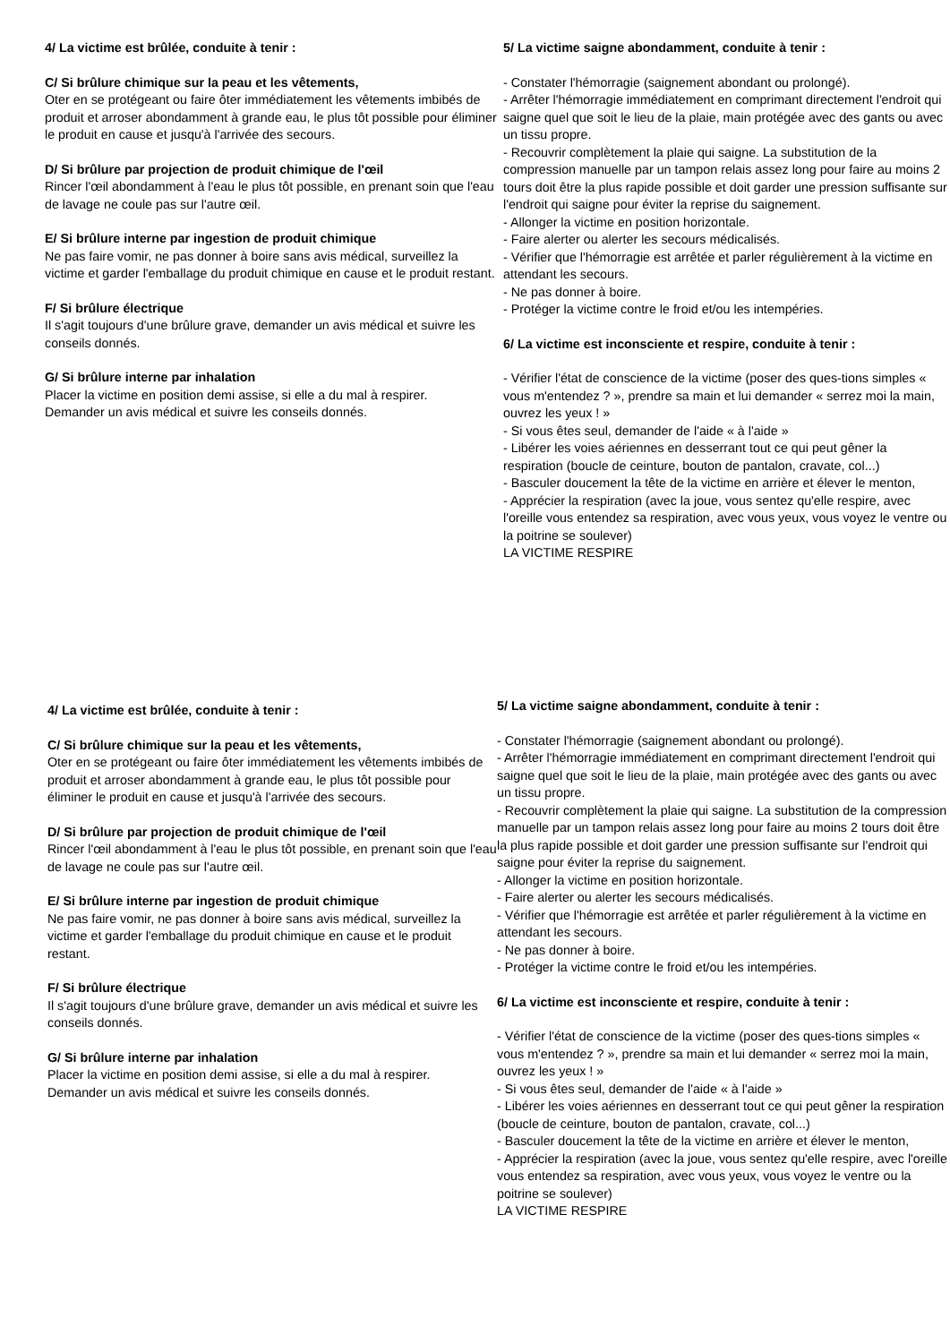4/ La victime est brûlée, conduite à tenir :
C/ Si brûlure chimique sur la peau et les vêtements,
Oter en se protégeant ou faire ôter immédiatement les vêtements imbibés de produit et arroser abondamment à grande eau, le plus tôt possible pour éliminer le produit en cause et jusqu'à l'arrivée des secours.
D/ Si brûlure par projection de produit chimique de l'œil
Rincer l'œil abondamment à l'eau le plus tôt possible, en prenant soin que l'eau de lavage ne coule pas sur l'autre œil.
E/ Si brûlure interne par ingestion de produit chimique
Ne pas faire vomir, ne pas donner à boire sans avis médical, surveillez la victime et garder l'emballage du produit chimique en cause et le produit restant.
F/ Si brûlure électrique
Il s'agit toujours d'une brûlure grave, demander un avis médical et suivre les conseils donnés.
G/ Si brûlure interne par inhalation
Placer la victime en position demi assise, si elle a du mal à respirer.
Demander un avis médical et suivre les conseils donnés.
5/ La victime saigne abondamment, conduite à tenir :
- Constater l'hémorragie (saignement abondant ou prolongé).
- Arrêter l'hémorragie immédiatement en comprimant directement l'endroit qui saigne quel que soit le lieu de la plaie, main protégée avec des gants ou avec un tissu propre.
- Recouvrir complètement la plaie qui saigne. La substitution de la compression manuelle par un tampon relais assez long pour faire au moins 2 tours doit être la plus rapide possible et doit garder une pression suffisante sur l'endroit qui saigne pour éviter la reprise du saignement.
- Allonger la victime en position horizontale.
- Faire alerter ou alerter les secours médicalisés.
- Vérifier que l'hémorragie est arrêtée et parler régulièrement à la victime en attendant les secours.
- Ne pas donner à boire.
- Protéger la victime contre le froid et/ou les intempéries.
6/ La victime est inconsciente et respire, conduite à tenir :
- Vérifier l'état de conscience de la victime (poser des ques-tions simples « vous m'entendez ? », prendre sa main et lui demander « serrez moi la main, ouvrez les yeux ! »
- Si vous êtes seul, demander de l'aide « à l'aide »
- Libérer les voies aériennes en desserrant tout ce qui peut gêner la respiration (boucle de ceinture, bouton de pantalon, cravate, col...)
- Basculer doucement la tête de la victime en arrière et élever le menton,
- Apprécier la respiration (avec la joue, vous sentez qu'elle respire, avec l'oreille vous entendez sa respiration, avec vous yeux, vous voyez le ventre ou la poitrine se soulever)
LA VICTIME RESPIRE
4/ La victime est brûlée, conduite à tenir :
C/ Si brûlure chimique sur la peau et les vêtements,
Oter en se protégeant ou faire ôter immédiatement les vêtements imbibés de produit et arroser abondamment à grande eau, le plus tôt possible pour éliminer le produit en cause et jusqu'à l'arrivée des secours.
D/ Si brûlure par projection de produit chimique de l'œil
Rincer l'œil abondamment à l'eau le plus tôt possible, en prenant soin que l'eau de lavage ne coule pas sur l'autre œil.
E/ Si brûlure interne par ingestion de produit chimique
Ne pas faire vomir, ne pas donner à boire sans avis médical, surveillez la victime et garder l'emballage du produit chimique en cause et le produit restant.
F/ Si brûlure électrique
Il s'agit toujours d'une brûlure grave, demander un avis médical et suivre les conseils donnés.
G/ Si brûlure interne par inhalation
Placer la victime en position demi assise, si elle a du mal à respirer.
Demander un avis médical et suivre les conseils donnés.
5/ La victime saigne abondamment, conduite à tenir :
- Constater l'hémorragie (saignement abondant ou prolongé).
- Arrêter l'hémorragie immédiatement en comprimant directement l'endroit qui saigne quel que soit le lieu de la plaie, main protégée avec des gants ou avec un tissu propre.
- Recouvrir complètement la plaie qui saigne. La substitution de la compression manuelle par un tampon relais assez long pour faire au moins 2 tours doit être la plus rapide possible et doit garder une pression suffisante sur l'endroit qui saigne pour éviter la reprise du saignement.
- Allonger la victime en position horizontale.
- Faire alerter ou alerter les secours médicalisés.
- Vérifier que l'hémorragie est arrêtée et parler régulièrement à la victime en attendant les secours.
- Ne pas donner à boire.
- Protéger la victime contre le froid et/ou les intempéries.
6/ La victime est inconsciente et respire, conduite à tenir :
- Vérifier l'état de conscience de la victime (poser des ques-tions simples « vous m'entendez ? », prendre sa main et lui demander « serrez moi la main, ouvrez les yeux ! »
- Si vous êtes seul, demander de l'aide « à l'aide »
- Libérer les voies aériennes en desserrant tout ce qui peut gêner la respiration (boucle de ceinture, bouton de pantalon, cravate, col...)
- Basculer doucement la tête de la victime en arrière et élever le menton,
- Apprécier la respiration (avec la joue, vous sentez qu'elle respire, avec l'oreille vous entendez sa respiration, avec vous yeux, vous voyez le ventre ou la poitrine se soulever)
LA VICTIME RESPIRE